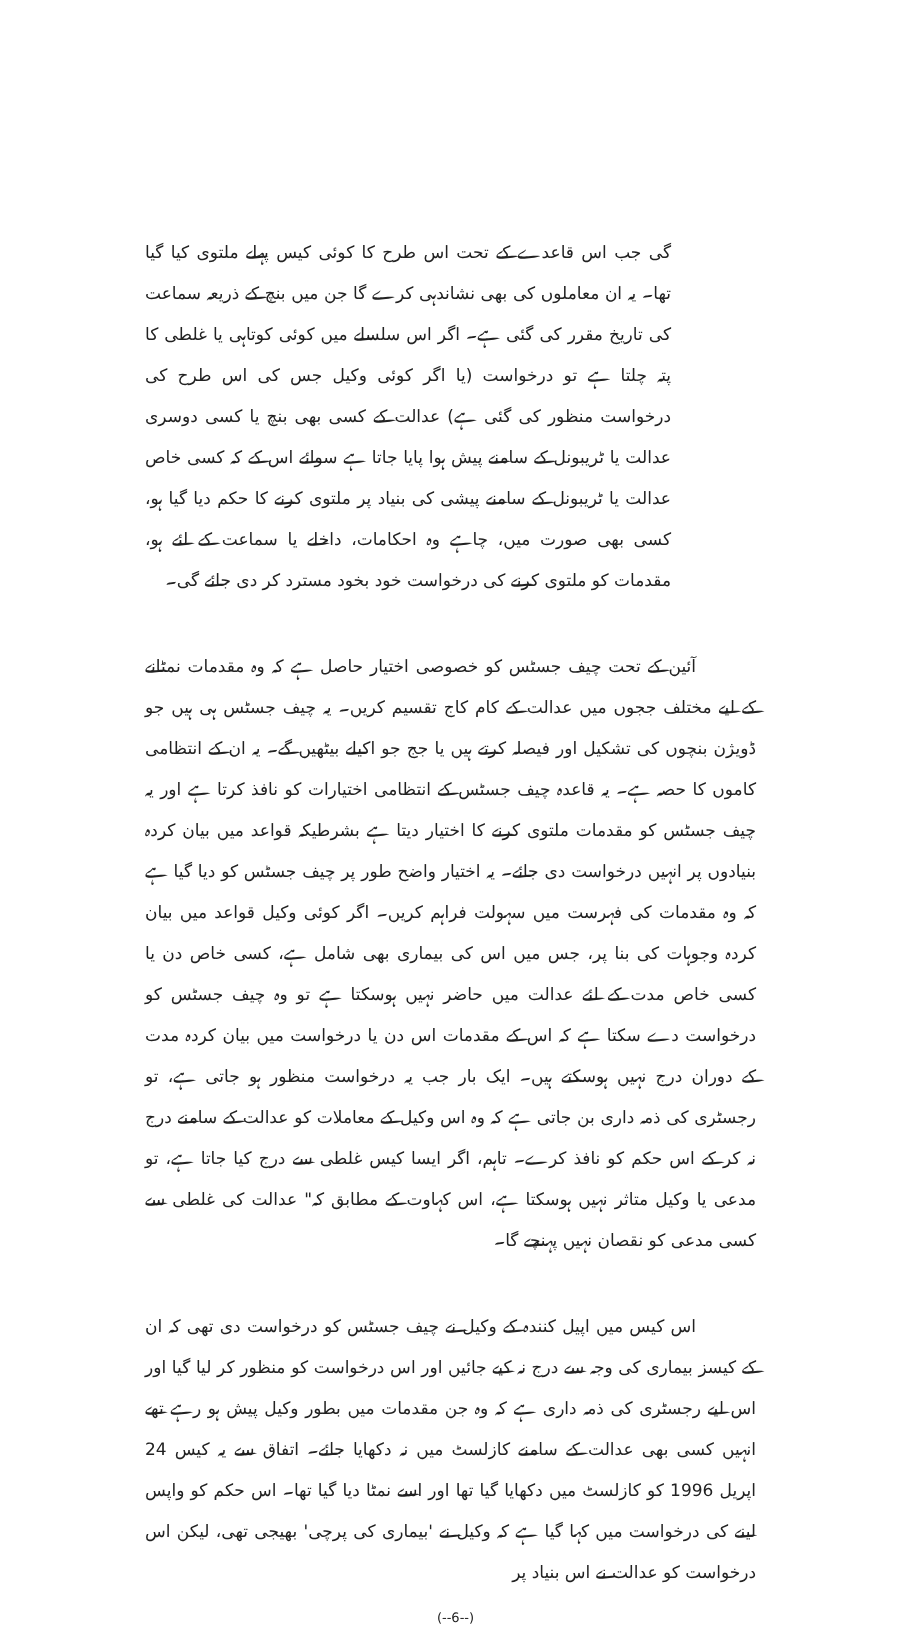گی جب اس قاعدے کے تحت اس طرح کا کوئی کیس پہلے ملتوی کیا گیا تھا۔ یہ ان معاملوں کی بھی نشاندہی کرے گا جن میں بنچ کے ذریعہ سماعت کی تاریخ مقرر کی گئی ہے۔ اگر اس سلسلے میں کوئی کوتاہی یا غلطی کا پتہ چلتا ہے تو درخواست (یا اگر کوئی وکیل جس کی اس طرح کی درخواست منظور کی گئی ہے) عدالت کے کسی بھی بنچ یا کسی دوسری عدالت یا ٹریبونل کے سامنے پیش ہوا پایا جاتا ہے سوائے اس کے کہ کسی خاص عدالت یا ٹریبونل کے سامنے پیشی کی بنیاد پر ملتوی کرنے کا حکم دیا گیا ہو، کسی بھی صورت میں، چاہے وہ احکامات، داخلے یا سماعت کے لئے ہو، مقدمات کو ملتوی کرنے کی درخواست خود بخود مسترد کر دی جائے گی۔
آئین کے تحت چیف جسٹس کو خصوصی اختیار حاصل ہے کہ وہ مقدمات نمٹانے کے لیے مختلف ججوں میں عدالت کے کام کاج تقسیم کریں۔ یہ چیف جسٹس ہی ہیں جو ڈویژن بنچوں کی تشکیل اور فیصلہ کرتے ہیں یا جج جو اکیلے بیٹھیں گے۔ یہ ان کے انتظامی کاموں کا حصہ ہے۔ یہ قاعدہ چیف جسٹس کے انتظامی اختیارات کو نافذ کرتا ہے اور یہ چیف جسٹس کو مقدمات ملتوی کرنے کا اختیار دیتا ہے بشرطیکہ قواعد میں بیان کردہ بنیادوں پر انہیں درخواست دی جائے۔ یہ اختیار واضح طور پر چیف جسٹس کو دیا گیا ہے کہ وہ مقدمات کی فہرست میں سہولت فراہم کریں۔ اگر کوئی وکیل قواعد میں بیان کردہ وجوہات کی بنا پر، جس میں اس کی بیماری بھی شامل ہے، کسی خاص دن یا کسی خاص مدت کے لئے عدالت میں حاضر نہیں ہوسکتا ہے تو وہ چیف جسٹس کو درخواست دے سکتا ہے کہ اس کے مقدمات اس دن یا درخواست میں بیان کردہ مدت کے دوران درج نہیں ہوسکتے ہیں۔ ایک بار جب یہ درخواست منظور ہو جاتی ہے، تو رجسٹری کی ذمہ داری بن جاتی ہے کہ وہ اس وکیل کے معاملات کو عدالت کے سامنے درج نہ کر کے اس حکم کو نافذ کرے۔ تاہم، اگر ایسا کیس غلطی سے درج کیا جاتا ہے، تو مدعی یا وکیل متاثر نہیں ہوسکتا ہے، اس کہاوت کے مطابق کہ" عدالت کی غلطی سے کسی مدعی کو نقصان نہیں پہنچے گا۔
اس کیس میں اپیل کنندہ کے وکیل نے چیف جسٹس کو درخواست دی تھی کہ ان کے کیسز بیماری کی وجہ سے درج نہ کیے جائیں اور اس درخواست کو منظور کر لیا گیا اور اس لیے رجسٹری کی ذمہ داری ہے کہ وہ جن مقدمات میں بطور وکیل پیش ہو رہے تھے انہیں کسی بھی عدالت کے سامنے کازلسٹ میں نہ دکھایا جائے۔ اتفاق سے یہ کیس 24 اپریل 1996 کو کازلسٹ میں دکھایا گیا تھا اور اسے نمٹا دیا گیا تھا۔ اس حکم کو واپس لینے کی درخواست میں کہا گیا ہے کہ وکیل نے 'بیماری کی پرچی' بھیجی تھی، لیکن اس درخواست کو عدالت نے اس بنیاد پر
(--6--)